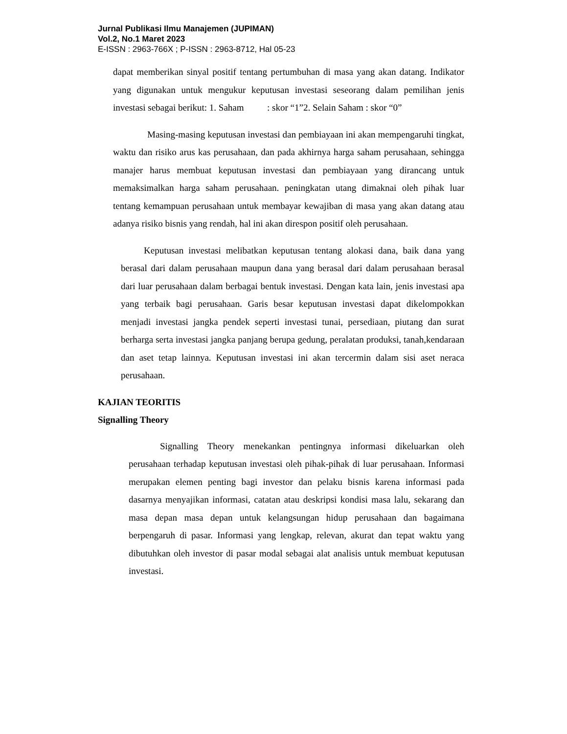Jurnal Publikasi Ilmu Manajemen (JUPIMAN)
Vol.2, No.1 Maret 2023
E-ISSN : 2963-766X ; P-ISSN : 2963-8712, Hal 05-23
dapat memberikan sinyal positif tentang pertumbuhan di masa yang akan datang. Indikator yang digunakan untuk mengukur keputusan investasi seseorang dalam pemilihan jenis investasi sebagai berikut: 1. Saham : skor “1”2. Selain Saham : skor “0”
Masing-masing keputusan investasi dan pembiayaan ini akan mempengaruhi tingkat, waktu dan risiko arus kas perusahaan, dan pada akhirnya harga saham perusahaan, sehingga manajer harus membuat keputusan investasi dan pembiayaan yang dirancang untuk memaksimalkan harga saham perusahaan. peningkatan utang dimaknai oleh pihak luar tentang kemampuan perusahaan untuk membayar kewajiban di masa yang akan datang atau adanya risiko bisnis yang rendah, hal ini akan direspon positif oleh perusahaan.
Keputusan investasi melibatkan keputusan tentang alokasi dana, baik dana yang berasal dari dalam perusahaan maupun dana yang berasal dari dalam perusahaan berasal dari luar perusahaan dalam berbagai bentuk investasi. Dengan kata lain, jenis investasi apa yang terbaik bagi perusahaan. Garis besar keputusan investasi dapat dikelompokkan menjadi investasi jangka pendek seperti investasi tunai, persediaan, piutang dan surat berharga serta investasi jangka panjang berupa gedung, peralatan produksi, tanah,kendaraan dan aset tetap lainnya. Keputusan investasi ini akan tercermin dalam sisi aset neraca perusahaan.
KAJIAN TEORITIS
Signalling Theory
Signalling Theory menekankan pentingnya informasi dikeluarkan oleh perusahaan terhadap keputusan investasi oleh pihak-pihak di luar perusahaan. Informasi merupakan elemen penting bagi investor dan pelaku bisnis karena informasi pada dasarnya menyajikan informasi, catatan atau deskripsi kondisi masa lalu, sekarang dan masa depan masa depan untuk kelangsungan hidup perusahaan dan bagaimana berpengaruh di pasar. Informasi yang lengkap, relevan, akurat dan tepat waktu yang dibutuhkan oleh investor di pasar modal sebagai alat analisis untuk membuat keputusan investasi.